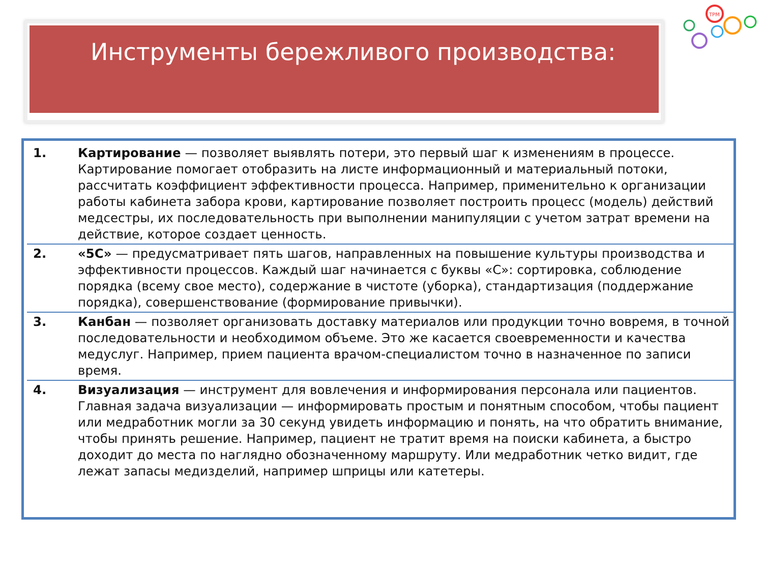Инструменты бережливого производства:
TPM
1. Картирование — позволяет выявлять потери, это первый шаг к изменениям в процессе. Картирование помогает отобразить на листе информационный и материальный потоки, рассчитать коэффициент эффективности процесса. Например, применительно к организации работы кабинета забора крови, картирование позволяет построить процесс (модель) действий медсестры, их последовательность при выполнении манипуляции с учетом затрат времени на действие, которое создает ценность.
2. «5С» — предусматривает пять шагов, направленных на повышение культуры производства и эффективности процессов. Каждый шаг начинается с буквы «С»: сортировка, соблюдение порядка (всему свое место), содержание в чистоте (уборка), стандартизация (поддержание порядка), совершенствование (формирование привычки).
3. Канбан — позволяет организовать доставку материалов или продукции точно вовремя, в точной последовательности и необходимом объеме. Это же касается своевременности и качества медуслуг. Например, прием пациента врачом-специалистом точно в назначенное по записи время.
4. Визуализация — инструмент для вовлечения и информирования персонала или пациентов. Главная задача визуализации — информировать простым и понятным способом, чтобы пациент или медработник могли за 30 секунд увидеть информацию и понять, на что обратить внимание, чтобы принять решение. Например, пациент не тратит время на поиски кабинета, а быстро доходит до места по наглядно обозначенному маршруту. Или медработник четко видит, где лежат запасы медизделий, например шприцы или катетеры.